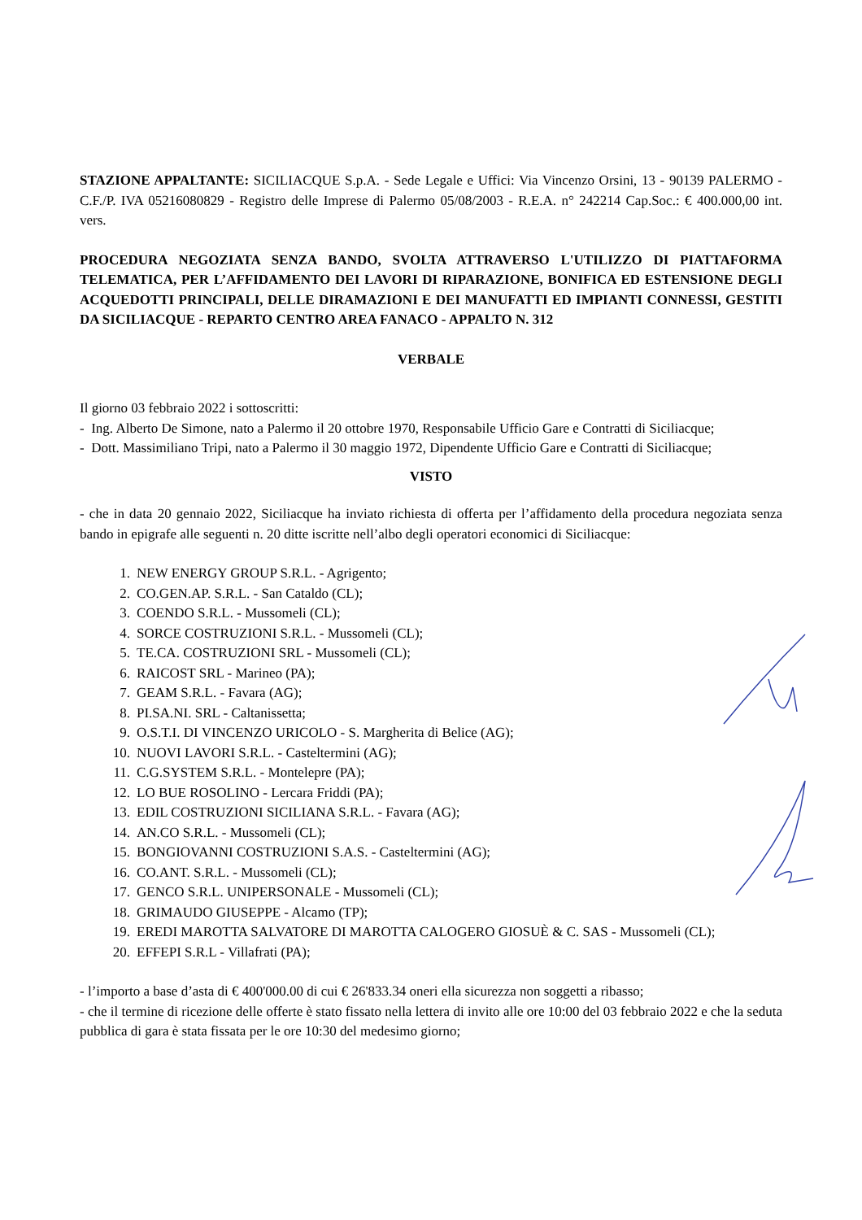STAZIONE APPALTANTE: SICILIACQUE S.p.A. - Sede Legale e Uffici: Via Vincenzo Orsini, 13 - 90139 PALERMO - C.F./P. IVA 05216080829 - Registro delle Imprese di Palermo 05/08/2003 - R.E.A. n° 242214 Cap.Soc.: € 400.000,00 int. vers.
PROCEDURA NEGOZIATA SENZA BANDO, SVOLTA ATTRAVERSO L'UTILIZZO DI PIATTAFORMA TELEMATICA, PER L’AFFIDAMENTO DEI LAVORI DI RIPARAZIONE, BONIFICA ED ESTENSIONE DEGLI ACQUEDOTTI PRINCIPALI, DELLE DIRAMAZIONI E DEI MANUFATTI ED IMPIANTI CONNESSI, GESTITI DA SICILIACQUE - REPARTO CENTRO AREA FANACO - APPALTO N. 312
VERBALE
Il giorno 03 febbraio 2022 i sottoscritti:
- Ing. Alberto De Simone, nato a Palermo il 20 ottobre 1970, Responsabile Ufficio Gare e Contratti di Siciliacque;
- Dott. Massimiliano Tripi, nato a Palermo il 30 maggio 1972, Dipendente Ufficio Gare e Contratti di Siciliacque;
VISTO
- che in data 20 gennaio 2022, Siciliacque ha inviato richiesta di offerta per l’affidamento della procedura negoziata senza bando in epigrafe alle seguenti n. 20 ditte iscritte nell’albo degli operatori economici di Siciliacque:
1. NEW ENERGY GROUP S.R.L. - Agrigento;
2. CO.GEN.AP. S.R.L. - San Cataldo (CL);
3. COENDO S.R.L. - Mussomeli (CL);
4. SORCE COSTRUZIONI S.R.L. - Mussomeli (CL);
5. TE.CA. COSTRUZIONI SRL - Mussomeli (CL);
6. RAICOST SRL - Marineo (PA);
7. GEAM S.R.L. - Favara (AG);
8. PI.SA.NI. SRL - Caltanissetta;
9. O.S.T.I. DI VINCENZO URICOLO - S. Margherita di Belice (AG);
10. NUOVI LAVORI S.R.L. - Casteltermini (AG);
11. C.G.SYSTEM S.R.L. - Montelepre (PA);
12. LO BUE ROSOLINO - Lercara Friddi (PA);
13. EDIL COSTRUZIONI SICILIANA S.R.L. - Favara (AG);
14. AN.CO S.R.L. - Mussomeli (CL);
15. BONGIOVANNI COSTRUZIONI S.A.S. - Casteltermini (AG);
16. CO.ANT. S.R.L. - Mussomeli (CL);
17. GENCO S.R.L. UNIPERSONALE - Mussomeli (CL);
18. GRIMAUDO GIUSEPPE - Alcamo (TP);
19. EREDI MAROTTA SALVATORE DI MAROTTA CALOGERO GIOSUÈ & C. SAS - Mussomeli (CL);
20. EFFEPI S.R.L - Villafrati (PA);
- l’importo a base d’asta di € 400'000.00 di cui € 26'833.34 oneri ella sicurezza non soggetti a ribasso;
- che il termine di ricezione delle offerte è stato fissato nella lettera di invito alle ore 10:00 del 03 febbraio 2022 e che la seduta pubblica di gara è stata fissata per le ore 10:30 del medesimo giorno;